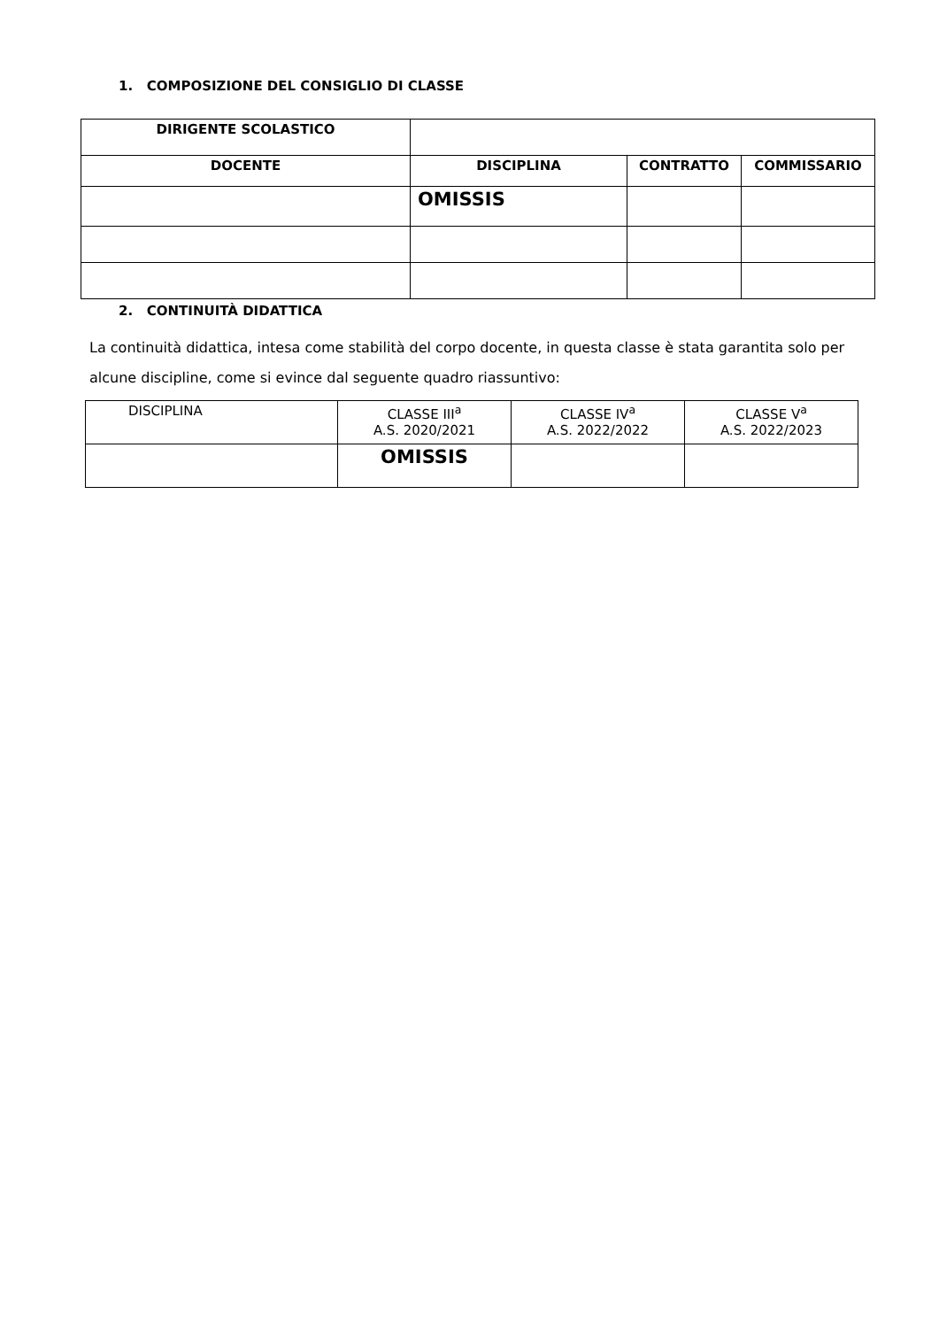1. COMPOSIZIONE DEL CONSIGLIO DI CLASSE
| DIRIGENTE SCOLASTICO | | | |
| DOCENTE | DISCIPLINA | CONTRATTO | COMMISSARIO |
| | OMISSIS | | |
2. CONTINUITÀ DIDATTICA
La continuità didattica, intesa come stabilità del corpo docente, in questa classe è stata garantita solo per alcune discipline, come si evince dal seguente quadro riassuntivo:
| DISCIPLINA | CLASSE III<sup>a</sup> A.S. 2020/2021 | CLASSE IV<sup>a</sup> A.S. 2022/2022 | CLASSE V<sup>a</sup> A.S. 2022/2023 |
| | OMISSIS | | |